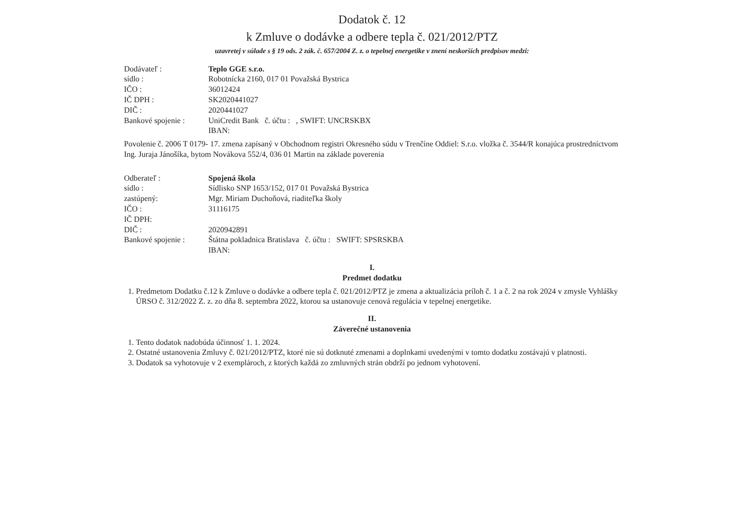Dodatok č. 12
k Zmluve o dodávke a odbere tepla č. 021/2012/PTZ
uzavretej v súlade s § 19 ods. 2 zák. č. 657/2004 Z. z. o tepelnej energetike v znení neskorších predpisov medzi:
Dodávateľ : Teplo GGE s.r.o.
sídlo : Robotnícka 2160, 017 01 Považská Bystrica
IČO : 36012424
IČ DPH : SK2020441027
DIČ : 2020441027
Bankové spojenie : UniCredit Bank č. účtu : , SWIFT: UNCRSKBX
IBAN:
Povolenie č. 2006 T 0179- 17. zmena zapísaný v Obchodnom registri Okresného súdu v Trenčíne Oddiel: S.r.o. vložka č. 3544/R konajúca prostredníctvom Ing. Juraja Jánošíka, bytom Novákova 552/4, 036 01 Martin na základe poverenia
Odberateľ : Spojená škola
sídlo : Sídlisko SNP 1653/152, 017 01 Považská Bystrica
zastúpený: Mgr. Miriam Duchoňová, riaditeľka školy
IČO : 31116175
IČ DPH:
DIČ : 2020942891
Bankové spojenie : Štátna pokladnica Bratislava č. účtu : SWIFT: SPSRSKBA
IBAN:
I.
Predmet dodatku
1. Predmetom Dodatku č.12 k Zmluve o dodávke a odbere tepla č. 021/2012/PTZ je zmena a aktualizácia príloh č. 1 a č. 2 na rok 2024 v zmysle Vyhlášky ÚRSO č. 312/2022 Z. z. zo dňa 8. septembra 2022, ktorou sa ustanovuje cenová regulácia v tepelnej energetike.
II.
Záverečné ustanovenia
1. Tento dodatok nadobúda účinnosť 1. 1. 2024.
2. Ostatné ustanovenia Zmluvy č. 021/2012/PTZ, ktoré nie sú dotknuté zmenami a doplnkami uvedenými v tomto dodatku zostávajú v platnosti.
3. Dodatok sa vyhotovuje v 2 exemplároch, z ktorých každá zo zmluvných strán obdrží po jednom vyhotovení.